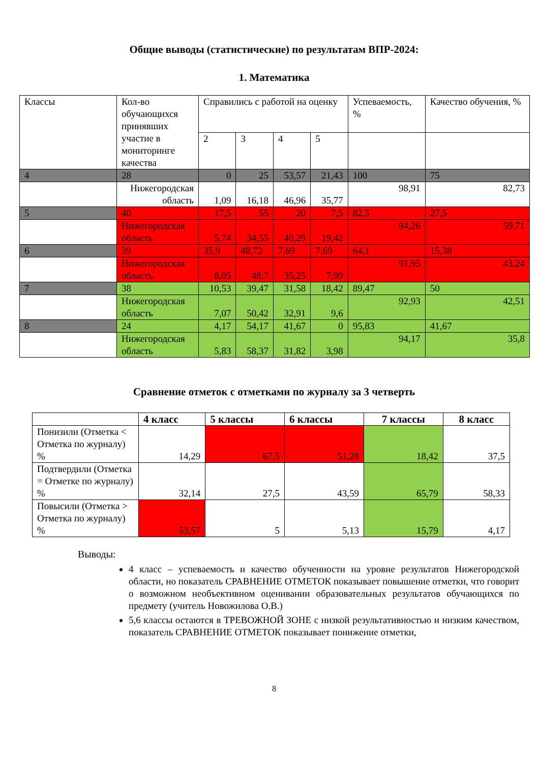Общие выводы (статистические) по результатам ВПР-2024:
1. Математика
| Классы | Кол-во обучающихся принявших участие в мониторинге качества | Справились с работой на оценку | | | | Успеваемость, % | Качество обучения, % |
| | | 2 | 3 | 4 | 5 | | |
| 4 | 28 | 0 | 25 | 53,57 | 21,43 | 100 | 75 |
| | Нижегородская область | 1,09 | 16,18 | 46,96 | 35,77 | 98,91 | 82,73 |
| 5 | 40 | 17,5 | 55 | 20 | 7,5 | 82,5 | 27,5 |
| | Нижегородская область | 5,74 | 34,55 | 40,29 | 19,42 | 94,26 | 59,71 |
| 6 | 39 | 35,9 | 48,72 | 7,69 | 7,69 | 64,1 | 15,38 |
| | Нижегородская область | 8,05 | 48,7 | 35,25 | 7,99 | 91,95 | 43,24 |
| 7 | 38 | 10,53 | 39,47 | 31,58 | 18,42 | 89,47 | 50 |
| | Нижегородская область | 7,07 | 50,42 | 32,91 | 9,6 | 92,93 | 42,51 |
| 8 | 24 | 4,17 | 54,17 | 41,67 | 0 | 95,83 | 41,67 |
| | Нижегородская область | 5,83 | 58,37 | 31,82 | 3,98 | 94,17 | 35,8 |
Сравнение отметок с отметками по журналу за 3 четверть
| | 4 класс | 5 классы | 6 классы | 7 классы | 8 класс |
| --- | --- | --- | --- | --- | --- |
| Понизили (Отметка < Отметка по журналу) % | 14,29 | 67,5 | 51,28 | 18,42 | 37,5 |
| Подтвердили (Отметка = Отметке по журналу) % | 32,14 | 27,5 | 43,59 | 65,79 | 58,33 |
| Повысили (Отметка > Отметка по журналу) % | 53,57 | 5 | 5,13 | 15,79 | 4,17 |
Выводы:
4 класс – успеваемость и качество обученности на уровне результатов Нижегородской области, но показатель СРАВНЕНИЕ ОТМЕТОК показывает повышение отметки, что говорит о возможном необъективном оценивании образовательных результатов обучающихся по предмету (учитель Новожилова О.В.)
5,6 классы остаются в ТРЕВОЖНОЙ ЗОНЕ с низкой результативностью и низким качеством, показатель СРАВНЕНИЕ ОТМЕТОК показывает понижение отметки,
8